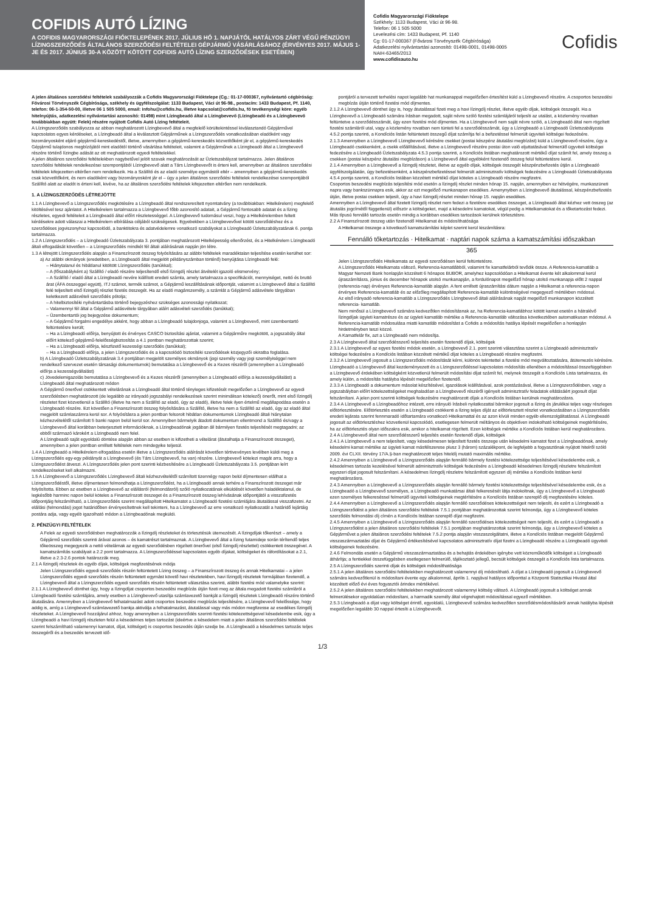COFIDIS AUTÓ LÍZING
A COFIDIS MAGYARORSZÁGI FIÓKTELEPÉNEK 2017. JÚLIUS HÓ 1. NAPJÁTÓL HATÁLYOS ZÁRT VÉGŰ PÉNZÜGYI LÍZINGSZERZŐDÉS ÁLTALÁNOS SZERZŐDÉSI FELTÉTELEI GÉPJÁRMŰ VÁSÁRLÁSÁHOZ (ÉRVÉNYES 2017. MÁJUS 1-JE ÉS 2017. JÚNIUS 30-A KÖZÖTT KÖTÖTT COFIDIS AUTÓ LÍZING SZERZŐDÉSEK ESETÉBEN)
Cofidis Magyarországi Fióktelepe
Székhely: 1133 Budapest, Váci út 96-98.
Telefon: 06 1 505 5000
Levelezési cím: 1433 Budapest, Pf. 1140
Cg: 01-17-000367 (Fővárosi Törvényszék Cégbírósága)
Adatkezelési nyilvántartási azonosító: 01498-0001, 01498-0005
NAIH-63465/2013
www.cofidisauto.hu
Cofidis
A jelen általános szerződési feltételek szabályozzák a Cofidis Magyarországi Fióktelepe (Cg.: 01-17-000367, nyilvántartó cégbíróság: Fővárosi Törvényszék Cégbírósága, székhely és ügyfélszolgálat: 1133 Budapest, Váci út 96-98., postacím: 1433 Budapest, Pf. 1140, telefon: 06-1-354-50-00, illetve 06 1 505 5000, email: infohu@cofidis.hu, illetve kapcsolat@cofidis.hu, fő tevékenységi köre: egyéb hitelnyújtás, adatkezelési nyilvántartási azonosító: 01498) mint Lízingbeadó által a Lízingbevevő (Lízingbeadó és a Lízingbevevő továbbiakban együtt: Felek) részére nyújtott Cofidis Autó Lízing feltételeit.
A Lízingszerződés szabályozza az abban meghatározott Lízingbevevő által a megfelelő körültekintéssel kiválasztandó Gépjárművel kapcsolatos egyes kérdéseket, a Lízingbeadó által a kiválasztott Gépjárműnek a Lízingszerződés vonatkozásában eladóként vagy bizományosként eljáró gépjármű-kereskedéstől, illetve, amennyiben a gépjármű-kereskedés közvetítőként jár el, a gépjármű-kereskedés Gépjármű tulajdonos megbízójától mint eladótól történő vásárlása feltételeit, valamint a Gépjárműnek a Lízingbeadó által a Lízingbevevő részére történő lízingbe adását az ott meghatározott egyedi feltételekkel.
A jelen általános szerződési feltételekben nagybetűvel jelölt szavak meghatározását az Üzletszabályzat tartalmazza. Jelen általános szerződési feltételek rendelkezései szempontjából Lízingbevevő alatt a Társ Lízingbevevőt is érteni kell, amennyiben az általános szerződési feltételek kifejezetten eltérően nem rendelkezik. Ha a Szállító és az eladó személye egymástól eltér – amennyiben a gépjármű-kereskedés csak közvetítőként, és nem eladóként vagy bizományosként jár el – úgy a jelen általános szerződési feltételek rendelkezései szempontjából Szállító alatt az eladót is érteni kell, kivéve, ha az általános szerződési feltételek kifejezetten eltérően nem rendelkezik.
1. A LÍZINGSZERZŐDÉS LÉTREJÖTTE
1.1 A Lízingbevevő a Lízingszerződés megkötésére a Lízingbeadó által rendszeresített nyomtatvány (a továbbiakban: Hitelkérelem) megfelelő kitöltésével tesz ajánlatot. A Hitelkérelem tartalmazza a Lízingbevevő főbb azonosító adatait, a Gépjármű fontosabb adatait és a lízing részletes, egyedi feltételeit a Lízingbeadó által előírt részletességgel. A Lízingbevevő tudomásul veszi, hogy a Hitelkérelemben feltett kérdésekre adott válaszai a Hitelkérelem elbírálása céljából szükségesek. Egyebekben a Lízingbevevővel kötött szerződéshez és a szerződéses jogviszonyhoz kapcsolódó, a banktitokra és adatvédelemre vonatkozó szabályokat a Lízingbeadó Üzletszabályzatának 6. pontja tartalmazza.
1.2 A Lízingszerződés – a Lízingbeadó Üzletszabályzata 3. pontjában meghatározott Hitelképesség ellenőrzést, és a Hitelkérelem Lízingbeadó általi elfogadását követően – a Lízingszerződés mindkét fél általi aláírásának napján jön létre.
1.3 A létrejött Lízingszerződés alapján a Finanszírozott összeg folyósítására az alábbi feltételek maradéktalan teljesítése esetén kerülhet sor:
a) Az alábbi okmányok (eredetiben, a Lízingbeadó által megjelölt példányszámban történő) benyújtása Lízingbeadó felé:
– Hiánytalanul és hibátlanul kitöltött Lízingszerződés (tanúkkal);
– A (főszabályként a) Szállító / eladó részére teljesítendő első lízingdíj részlet átvételét igazoló elismervény;
– A Szállító / eladó által a Lízingbeadó nevére kiállított eredeti számla, amely tartalmazza a specifikációt, mennyiséget, nettó és bruttó árat (ÁFA összeggel együtt), ITJ számot, termék számot, a Gépjármű leszállításának időpontját, valamint a Lízingbevevő által a Szállító felé teljesített első lízingdíj részlet fizetés összegét. Ha az eladó magánszemély, a számlát a Gépjármű adásvétele tárgyában keletkezett adásvételi szerződés pótolja;
– A hitelbiztosítéki nyilvántartásba történő bejegyzéshez szükséges azonossági nyilatkozat;
– Valamennyi fél által a Gépjármű adásvétele tárgyában aláírt adásvételi szerződés (tanúkkal);
– Üzembentartói jog bejegyzése dokumentum;
– A Gépjármű forgalmi engedélye akként, hogy abban a Lízingbeadó tulajdonjoga, valamint a Lízingbevevő, mint üzembentartó feltüntetésre került;
– Ha a Lízingbeadó előírja, benyújtott és érvényes CASCO biztosítási ajánlat, valamint a Gépjárműre megkötött, a jogszabály által előírt kötelező gépjármű-felelősségbiztosítás a 4.1 pontban meghatározottak szerint;
– Ha a Lízingbeadó előírja, készfizető kezességi szerződés (tanúkkal);
– Ha a Lízingbeadó előírja, a jelen Lízingszerződés és a kapcsolódó biztosítéki szerződések közjegyzői okiratba foglalása.
b) A Lízingbeadó Üzletszabályzatának 3.4 pontjában megjelölt személyes okmányok (jogi személy vagy jogi személyiséggel nem rendelkező szervezet esetén társasági dokumentumok) bemutatása a Lízingbevevő és a Kezes részéről (amennyiben a Lízingbeadó előírja a kezességvállalást)
c) Jövedelemigazolás bemutatása a Lízingbevevő és a Kezes részéről (amennyiben a Lízingbeadó előírja a kezességvállalást) a Lízingbeadó által meghatározott módon
A Gépjármű önerővel csökkentett vételárának a Lízingbeadó által történő tényleges kifizetését megelőzően a Lízingbevevő az egyedi szerződésben meghatározott (de legalább az irányadó jogszabályi rendelkezések szerint minimálisan kötelező) önerőt, mint első lízingdíj részletet fizet közvetlenül a Szállító (illetve ha nem a Szállító az eladó, úgy az eladó), illetve felek ilyen értelmű megállapodása esetén a Lízingbeadó részére. Ezt követően a Finanszírozott összeg folyósítására a Szállító, illetve ha nem a Szállító az eladó, úgy az eladó által megjelölt számlaszámra kerül sor. A folyósításra a jelen pontban felsorolt hibátlan dokumentumok Lízingbeadó általi hiánytalan kézhezvételétől számított 5 banki napon belül kerül sor. Amennyiben bármelyik átadott dokumentum ellentmond a Szállító és/vagy a Lízingbevevő által korábban beterjesztett információknak, a Lízingbeadónak jogában áll bármilyen fizetés teljesítését megtagadni; az ebből származó károkért a Lízingbeadó nem felel.
A Lízingbeadó saját egyoldalú döntése alapján abban az esetben is kifizetheti a vételárat (átutalhatja a Finanszírozott összeget), amennyiben a jelen pontban említett feltételek nem mindegyike teljesül.
1.4 A Lízingbeadó a Hitelkérelem elfogadása esetén illetve a Lízingszerződés aláírását követően tértivevényes levélben küldi meg a Lízingszerződés egy-egy példányát a Lízingbevevő (és Társ Lízingbevevő, ha van) részére. Lízingbevevő kötelezi magát arra, hogy a Lízingszerződést átveszi. A Lízingszerződés jelen pont szerinti kézbesítésére a Lízingbeadó Üzletszabályzata 3.5. pontjában leírt rendelkezéseket kell alkalmazni.
1.5 A Lízingbevevő a Lízingszerződés Lízingbevevő általi kézhezvételétől számított tizennégy napon belül díjmentesen elállhat a Lízingszerződéstől, illetve díjmentesen felmondhatja a Lízingszerződést, ha a Lízingbeadó annak terhére a Finanszírozott összeget már folyósította. Ebben az esetben a Lízingbevevő az elállásról (felmondásról) szóló nyilatkozatának elküldését követően haladéktalanul, de legkésőbb harminc napon belül köteles a Finanszírozott összeget és a Finanszírozott összeg lehívásának időpontjától a visszafizetés időpontjáig felszámítható, a Lízingszerződés szerint megállapított Hitelkamatot a Lízingbeadó fizetési számlájára átutalással visszafizetni. Az elállási (felmondási) jogot határidőben érvényesítettnek kell tekinteni, ha a Lízingbevevő az erre vonatkozó nyilatkozatát a határidő lejártáig postára adja, vagy egyéb igazolható módon a Lízingbeadónak megküldi.
2. PÉNZÜGYI FELTÉTELEK
A Felek az egyedi szerződésben meghatározzák a lízingdíj részleteket és törlesztésük ütemezését. A lízingdíjak tőkerészt – amely a Gépjármű szerződés szerinti árával azonos – és kamatrészt tartalmaznak. A Lízingbevevő által a lízing futamideje során térítendő teljes tőkeösszeg megegyezik a nettó vételárnak az egyedi szerződésben rögzített önerővel (első lízingdíj részlettel) csökkentett összegével. A kamatszámítás szabályait a 2.2 pont tartalmazza. A Lízingszerződéssel kapcsolatos egyéb díjakat, költségeket és ráfordításokat a 2.1, illetve a 2.3-2.6 pontok határozzák meg.
2.1 A lízingdíj részletek és egyéb díjak, költségek megfizetésének módja
Jelen Lízingszerződés egyedi szerződés részén feltüntetett Lízing összeg – a Finanszírozott összeg és annak Hitelkamatai – a jelen Lízingszerződés egyedi szerződés részén feltüntetett egymást követő havi részletekben, havi lízingdíj részletek formájában fizetendő, a Lízingbevevő által a Lízingszerződés egyedi szerződés részén feltüntetett választása szerinti, alábbi fizetési mód valamelyike szerint:
2.1.1 A Lízingbevevő dönthet úgy, hogy a lízingdíjat csoportos beszedési megbízás útján fizeti meg az általa megadott fizetési számláról a Lízingbeadó fizetési számlájára, amely esetben a Lízingbevevő utasítja számlavezető bankját a lízingdíj részletek Lízingbeadó részére történő átutalására. Amennyiben a Lízingbevevő felhatalmazást adott csoportos beszedési megbízás teljesítésére, a Lízingbevevő felelőssége, hogy addig is, amíg a Lízingbevevő számlavezető bankja aktiválja a felhatalmazást, átutalással vagy más módon megfizesse az esedékes lízingdíj részleteket. A Lízingbevevő hozzájárul ahhoz, hogy amennyiben a Lízingszerződés szerinti fizetési kötelezettségeivel késedelembe esik, úgy a Lízingbeadó a havi lízingdíj részleten felül a késedelmes teljes tartozást (ideértve a késedelem miatt a jelen általános szerződési feltételek szerint felszámítható valamennyi kamatot, díjat, költséget) is csoportos beszedés útján szedje be. A Lízingbeadó a késedelmes tartozás teljes összegéről és a beszedés tervezett idő-
pontjáról a tervezett terhelési napot legalább hat munkanappal megelőzően értesítést küld a Lízingbevevő részére. A csoportos beszedési megbízás útján történő fizetési mód díjmentes.
2.1.2 A Lízingbevevő dönthet úgy is, hogy átutalással fizeti meg a havi lízingdíj részlet, illetve egyéb díjak, költségek összegét. Ha a Lízingbevevő a Lízingbeadó számára írásban megadott, saját névre szóló fizetési számlájáról teljesíti az utalást, a közlemény rovatban feltüntetve a szerződésszámát, úgy ezen fizetési mód díjmentes. Ha a Lízingbevevő nem saját névre szóló, a Lízingbeadó által nem rögzített fizetési számláról utal, vagy a közlemény rovatban nem tünteti fel a szerződésszámát, úgy a Lízingbeadó a Lízingbeadó Üzletszabályzata 4.5.2 pontja szerinti, a Kondíciós listán feltüntetett összegű díjat számítja fel a befizetéssel felmerült ügyviteli költségei fedezésére.
2.1.3 Amennyiben a Lízingbevevő Lízingbevevő kérésére csekket (postai készpénz átutalási megbízást) küld a Lízingbevevő részére, úgy a Lízingbeadó csekkenként, a csekk előállításával, illetve a Lízingbevevő részére postai úton való eljuttatásával felmerülő ügyviteli költségei fedezésére a Lízingbeadó Üzletszabályzata 4.5.3 pontja szerinti, a Kondíciós listában meghatározott mértékű díjat számít fel, amely összeg a csekken (postai készpénz átutalási megbízáson) a Lízingbevevő által egyébként fizetendő összeg felül feltüntetésre kerül.
2.1.4 Amennyiben a Lízingbevevő a lízingdíj részletet, illetve az egyéb díjak, költségek összegét készpénzbefizetés útján a Lízingbeadó ügyfélszolgálatán, úgy befizetésenként, a készpénzbefizetéssel felmerült adminisztratív költségek fedezésére a Lízingbeadó Üzletszabályzata 4.5.4 pontja szerinti, a Kondíciós listában közzétett mértékű díjat köteles a Lízingbeadó részére megfizetni.
Csoportos beszedési megbízás teljesítési mód esetén a lízingdíj részlet minden hónap 15. napján, amennyiben ez hétvégére, munkaszüneti napra vagy bankszünnapra esik, akkor az ezt megelőző munkanapon esedékes. Amenynyiben a Lízingbevevő átutalással, készpénzbefizetés útján, illetve postai csekken teljesít, úgy a havi lízingdíj részlet minden hónap 15. napján esedékes.
Amennyiben a Lízingbevevő által fizetett lízingdíj részlet nem fedezi a fizetésre esedékes összeget, a Lízingbeadó által kézhez vett összeg (az átutalás jogcímétől függetlenül) először a költségeket, majd a késedelmi kamatokat, végül pedig a Hitelkamatokat és a tőketartozást fedezi. Más típusú fennálló tartozás esetén mindig a korábban esedékes tartozások kerülnek törlesztésre.
2.2 A Finanszírozott összeg után fizetendő Hitelkamat és módosíthatósága
A Hitelkamat összege a következő kamatszámítási képlet szerint kerül kiszámításra:
Fennálló tőketartozás · Hitelkamat · naptári napok száma a kamatszámítási időszakban
365
Jelen Lízingszerződés Hitelkamata az egyedi szerződésen kerül feltüntetésre.
A Lízingszerződés Hitelkamata változó, Referencia-kamatlábból, valamint fix kamatfelárból tevődik össze. A Referencia-kamatláb a Magyar Nemzeti Bank honlapján közzétett 6 hónapos BUBOR, amelyhez kapcsolódóan a Hitelkamat évente két alkalommal kerül újraszámításra, június és december hónapok utolsó munkanapján, a fordulónapot megelőző hónap utolsó munkanapja előtt 2 nappal (referencia-nap) érvényes Referencia-kamatláb alapján. A fent említett újraszámítási dátum napján a Hitelkamat a referencia-napon érvényes Referencia-kamatláb és az előzőleg megállapított Referencia-kamatláb különbségével megegyező mértékben módosul.
Az első irányadó referencia-kamatláb a Lízingszerződés Lízingbevevő általi aláírásának napját megelőző munkanapon közzétett referencia- kamatláb.
Nem minősül a Lízingbevevő számára kedvezőtlen módosításnak az, ha Referencia-kamatlábhoz kötött kamat esetén a hátralévő lízingdíjak ügyleti kamatrésze és az ügyleti kamatláb mértéke a Referencia-kamatláb változása következtében automatikusan módosul. A Referencia-kamatláb módosulása miatti kamatláb módosítást a Cofidis a módosítás hatálya lépését megelőzően a honlapján hirdetményben teszi közzé.
A Kamatfelár fix, azt a Lízingbeadó nem módosítja.
2.3 A Lízingbevevő által szerződésszerű teljesítés esetén fizetendő díjak, költségek
2.3.1 A Lízingbevevő az egyes fizetési módok esetén, a Lízingbevevő 2.1. pont szerinti választása szerint a Lízingbeadó adminisztratív költségei fedezésére a Kondíciós listában közzétett mértékű díjat köteles a Lízingbeadó részére megfizetni.
2.3.2 A Lízingbevevő jogosult a Lízingszerződés módosítását kérni, különös tekintettel a fizetési mód megváltoztatására, átütemezés kérésére. Lízingbeadó a Lízingbevevő által kezdeményezett és a Lízingszerződéssel kapcsolatos módosítás ellenében a módosítással összefüggésben a Lízingbevevő érdekében költségként közvetlenül felmerült módosítási díjat számít fel, melynek összegét a Kondíciós Lista tartalmazza, és amely külön, a módosítás hatályba lépését megelőzően fizetendő.
2.3.3 A Lízingbeadó a dokumentum másolat készítésével, igazolások kiállításával, azok postázásával, illetve a Lízingszerződésben, vagy a jogszabályban előírt kötelezettségeket meghaladóan a Lízingbevevő részéről igényelt adminisztratív feladatok ellátásáért jogosult díjat felszámítani. A jelen pont szerinti költségek fedezésére meghatározott díjak a Kondíciós listában kerülnek meghatározásra.
2.3.4 A Lízingbevevő a Lízingbeadóhoz intézett, erre irányuló írásbeli nyilatkozattal bármikor jogosult a lízing és járulékai teljes vagy részleges előtörlesztésére. Előtörlesztés esetén a Lízingbeadó csökkenti a lízing teljes díját az előtörlesztett részlet vonatkozásában a Lízingszerződés eredeti lejárata szerint fennmaradó időtartamára vonatkozó Hitelkamattal és az azon kívüli minden egyéb ellenszolgáltatással. A Lízingbeadó jogosult az előtörlesztéshez közvetlenül kapcsolódó, esetlegesen felmerült méltányos és objektíven indokolható költségeinek megtérítésére, ha az előtörlesztés olyan időszakra esik, amikor a hitelkamat rögzített. Ezen költségek mértéke a Kondíciós listában kerül meghatározásra.
2.4 A Lízingbevevő által nem szerződésszerű teljesítés esetén fizetendő díjak, költségek
2.4.1 A Lízingbevevő a nem teljesített, vagy késedelmesen teljesített fizetés összege után késedelmi kamatot fizet a Lízingbeadónak, amely késedelmi kamat mértéke az ügyleti kamat másfélszerese plusz 3 (három) százalékpont, de legfeljebb a fogyasztónak nyújtott hitelről szóló 2009. évi CLXII. törvény 17/A.§-ban meghatározott teljes hiteldíj mutató maximális mértéke.
2.4.2 Amennyiben a Lízingbevevő a Lízingszerződés alapján fennálló bármely fizetési kötelezettsége teljesítésével késedelembe esik, a késedelmes tartozás kezelésével felmerült adminisztratív költségek fedezésére a Lízingbeadó késedelmes lízingdíj részletre felszámított egyszeri díjat jogosult felszámítani. A késedelmes lízingdíj részletre felszámított egyszeri díj mértéke a Kondíciós listában kerül meghatározásra.
2.4.3 Amennyiben a Lízingbevevő a Lízingszerződés alapján fennálló bármely fizetési kötelezettsége teljesítésével késedelembe esik, és a Lízingbeadó a Lízingbevevő személyes, a Lízingbeadó munkatársai általi felkeresését látja indokoltnak, úgy a Lízingbevevő a Lízingbeadó ezen személyes felkereséssel felmerülő ügyviteli költségeinek megtérítésére a Kondíciós listában szereplő díj megfizetésére köteles.
2.4.4 Amennyiben a Lízingbevevő a Lízingszerződés alapján fennálló szerződéses kötelezettségeit nem teljesíti, és ezért a Lízingbeadó a Lízingszerződést a jelen általános szerződési feltételek 7.5.1 pontjában meghatározottak szerint felmondja, úgy a Lízingbevevő köteles szerződés felmondási díj címén a Kondíciós listában szereplő díjat megfizetni.
2.4.5 Amennyiben a Lízingbevevő a Lízingszerződés alapján fennálló szerződéses kötelezettségeit nem teljesíti, és ezért a Lízingbeadó a Lízingszerződést a jelen általános szerződési feltételek 7.5.1 pontjában meghatározottak szerint felmondja, úgy a Lízingbevevő köteles a Gépjárművet a jelen általános szerződési feltételek 7.5.2 pontja alapján visszaszolgáltatni, illetve a Kondíciós listában megjelölt Gépjármű visszaszármaztatási díjat és Gépjármű értékesítésével kapcsolatos adminisztratív díjat fizetni a Lízingbeadó részére a Lízingbeadó ügyviteli költségeinek fedezésére.
2.4.6 Felmondás esetén a Gépjármű visszaszármaztatása és a behajtás érdekében igénybe vett közreműködők költségeit a Lízingbeadó áthárítja; a fentiekkel összefüggésben esetlegesen felmerülő, tájékoztató jellegű, becsült költségek összegét a Kondíciós lista tartalmazza.
2.5 A Lízingszerződés szerinti díjak és költségek módosíthatósága
2.5.1 A jelen általános szerződési feltételekben meghatározott valamennyi díj módosítható. A díjat a Lízingbeadó jogosult a Lízingbevevő számára kedvezőtlenül is módosítani évente egy alkalommal, április 1. napjával hatályos időponttal a Központi Statisztikai Hivatal által közzétett előző évi éves fogyasztói árindex mértékével.
2.5.2 A jelen általános szerződési feltételekben meghatározott valamennyi költség változó. A Lízingbeadó jogosult a költséget annak felmerülésekor egyoldalúan módosítani, a harmadik személy által végrehajtott módosítással egyező mértékben.
2.5.3 Lízingbeadó a díjat vagy költséget érintő, egyoldalú, Lízingbevevő számára kedvezőtlen szerződésmódosításáról annak hatályba lépését megelőzően legalább 30 nappal értesíti a Lízingbevevőt.
1/3